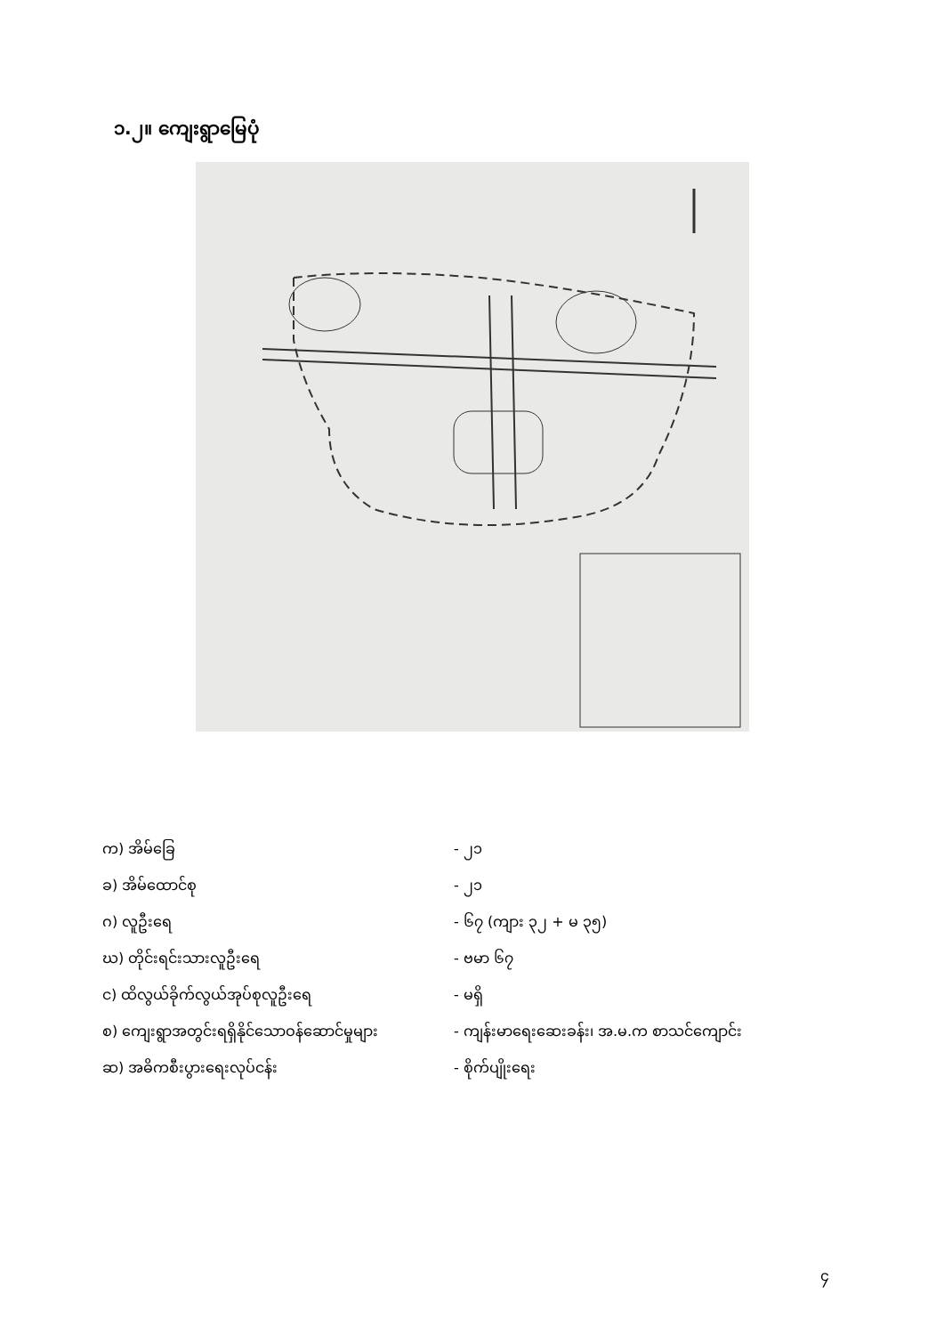၁.၂။ ကျေးရွာမြေပုံ
| က) အိမ်ခြေ | - ၂၁ |
| ခ) အိမ်ထောင်စု | - ၂၁ |
| ဂ) လူဦးရေ | - ၆၇ (ကျား ၃၂ + မ ၃၅) |
| ဃ) တိုင်းရင်းသားလူဦးရေ | - ဗမာ ၆၇ |
| င) ထိလွယ်ခိုက်လွယ်အုပ်စုလူဦးရေ | - မရှိ |
| စ) ကျေးရွာအတွင်းရရှိနိုင်သောဝန်ဆောင်မှုများ | - ကျန်းမာရေးဆေးခန်း၊ အ.မ.က စာသင်ကျောင်း |
| ဆ) အဓိကစီးပွားရေးလုပ်ငန်း | - စိုက်ပျိုးရေး |
၄